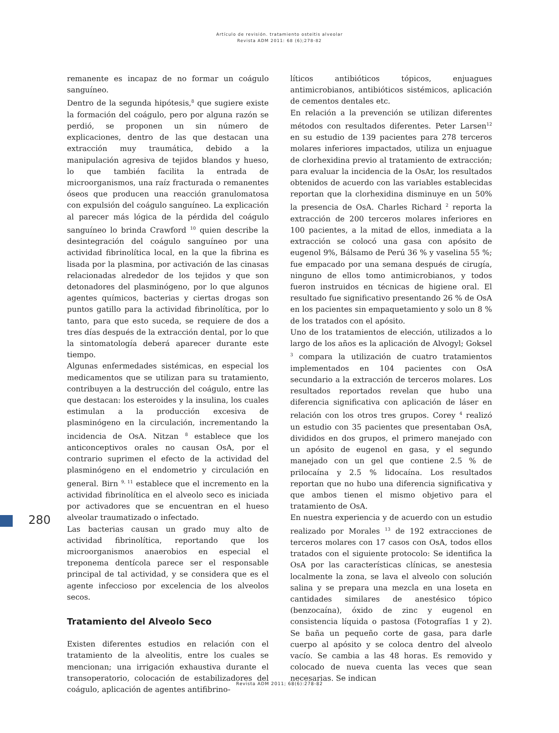Artículo de revisión. tratamiento osteitis alveolar
Revista ADM 2011: 68 (6);278-82
remanente es incapaz de no formar un coágulo sanguíneo.
Dentro de la segunda hipótesis,<sup>8</sup> que sugiere existe la formación del coágulo, pero por alguna razón se perdió, se proponen un sin número de explicaciones, dentro de las que destacan una extracción muy traumática, debido a la manipulación agresiva de tejidos blandos y hueso, lo que también facilita la entrada de microorganismos, una raíz fracturada o remanentes óseos que producen una reacción granulomatosa con expulsión del coágulo sanguíneo. La explicación al parecer más lógica de la pérdida del coágulo sanguíneo lo brinda Crawford <sup>10</sup> quien describe la desintegración del coágulo sanguíneo por una actividad fibrinolítica local, en la que la fibrina es lisada por la plasmina, por activación de las cinasas relacionadas alrededor de los tejidos y que son detonadores del plasminógeno, por lo que algunos agentes químicos, bacterias y ciertas drogas son puntos gatillo para la actividad fibrinolítica, por lo tanto, para que esto suceda, se requiere de dos a tres días después de la extracción dental, por lo que la sintomatología deberá aparecer durante este tiempo.
Algunas enfermedades sistémicas, en especial los medicamentos que se utilizan para su tratamiento, contribuyen a la destrucción del coágulo, entre las que destacan: los esteroides y la insulina, los cuales estimulan a la producción excesiva de plasminógeno en la circulación, incrementando la incidencia de OsA. Nitzan <sup>8</sup> establece que los anticonceptivos orales no causan OsA, por el contrario suprimen el efecto de la actividad del plasminógeno en el endometrio y circulación en general. Birn <sup>9, 11</sup> establece que el incremento en la actividad fibrinolítica en el alveolo seco es iniciada por activadores que se encuentran en el hueso alveolar traumatizado o infectado.
Las bacterias causan un grado muy alto de actividad fibrinolítica, reportando que los microorganismos anaerobios en especial el treponema dentícola parece ser el responsable principal de tal actividad, y se considera que es el agente infeccioso por excelencia de los alveolos secos.
Tratamiento del Alveolo Seco
Existen diferentes estudios en relación con el tratamiento de la alveolitis, entre los cuales se mencionan; una irrigación exhaustiva durante el transoperatorio, colocación de estabilizadores del coágulo, aplicación de agentes antifibrino-
líticos antibióticos tópicos, enjuagues antimicrobianos, antibióticos sistémicos, aplicación de cementos dentales etc.
En relación a la prevención se utilizan diferentes métodos con resultados diferentes. Peter Larsen<sup>12</sup> en su estudio de 139 pacientes para 278 terceros molares inferiores impactados, utiliza un enjuague de clorhexidina previo al tratamiento de extracción; para evaluar la incidencia de la OsAr, los resultados obtenidos de acuerdo con las variables establecidas reportan que la clorhexidina disminuye en un 50% la presencia de OsA. Charles Richard <sup>2</sup> reporta la extracción de 200 terceros molares inferiores en 100 pacientes, a la mitad de ellos, inmediata a la extracción se colocó una gasa con apósito de eugenol 9%, Bálsamo de Perú 36 % y vaselina 55 %; fue empacado por una semana después de cirugía, ninguno de ellos tomo antimicrobianos, y todos fueron instruidos en técnicas de higiene oral. El resultado fue significativo presentando 26 % de OsA en los pacientes sin empaquetamiento y solo un 8 % de los tratados con el apósito.
Uno de los tratamientos de elección, utilizados a lo largo de los años es la aplicación de Alvogyl; Goksel <sup>3</sup> compara la utilización de cuatro tratamientos implementados en 104 pacientes con OsA secundario a la extracción de terceros molares. Los resultados reportados revelan que hubo una diferencia significativa con aplicación de láser en relación con los otros tres grupos. Corey <sup>4</sup> realizó un estudio con 35 pacientes que presentaban OsA, divididos en dos grupos, el primero manejado con un apósito de eugenol en gasa, y el segundo manejado con un gel que contiene 2.5 % de prilocaína y 2.5 % lidocaína. Los resultados reportan que no hubo una diferencia significativa y que ambos tienen el mismo objetivo para el tratamiento de OsA.
En nuestra experiencia y de acuerdo con un estudio realizado por Morales <sup>13</sup> de 192 extracciones de terceros molares con 17 casos con OsA, todos ellos tratados con el siguiente protocolo: Se identifica la OsA por las características clínicas, se anestesia localmente la zona, se lava el alveolo con solución salina y se prepara una mezcla en una loseta en cantidades similares de anestésico tópico (benzocaína), óxido de zinc y eugenol en consistencia líquida o pastosa (Fotografías 1 y 2). Se baña un pequeño corte de gasa, para darle cuerpo al apósito y se coloca dentro del alveolo vacío. Se cambia a las 48 horas. Es removido y colocado de nueva cuenta las veces que sean necesarias. Se indican
280
Revista ADM 2011; 68(6):278-82